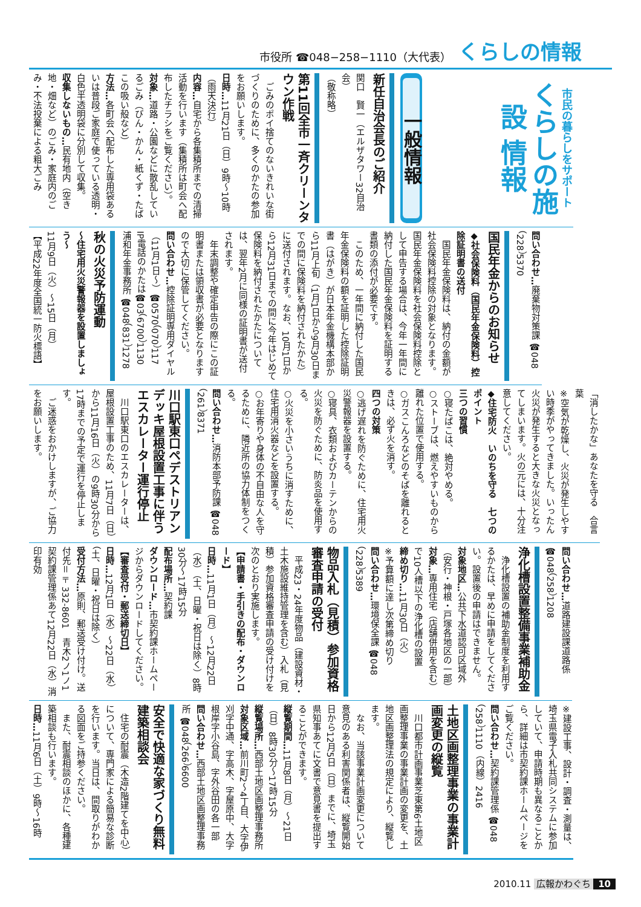市役所 ☎048−258−1110（大代表） くらしの情報
市民の暮らしをサポート
くらしの施設 情報
一般情報
新任自治会長のご紹介
関口　賢一（エルザタワー32自治会）
（敬称略）
第11回全市一斉クリーンタウン作戦
ごみのポイ捨てのないきれいな街づくりのために、多くのかたの参加をお願いします。
日時…11月21日（日）9時～10時（雨天決行）
内容…自宅から各集積所までの清掃活動を行います（集積所は町会へ配布したチラシをご覧ください）。
対象…道路・公園などに散乱しているごみ（びん・かん・紙くず・たばこの吸い殻など）
方法…各町会へ配布した専用袋あるいは普段ご家庭で使っている透明・白色半透明袋に分別して収集。
収集しないもの…民有地内（空き地・畑など）のごみ・家庭内のごみ・不法投棄による粗大ごみ
問い合わせ…廃棄物対策課 ☎048（228）5370
国民年金からのお知らせ
◆社会保険料（国民年金保険料）控除証明書の送付
国民年金保険料は、納付の金額が社会保険料控除の対象となります。国民年金保険料を社会保険料控除として申告する場合は、今年一年間に納付した国民年金保険料を証明する書類の添付が必要です。
このため、一年間に納付した国民年金保険料の額を証明した控除証明書（はがき）が日本年金機構本部から11月上旬（1月1日から9月30日までの間に保険料を納付されたかた）に送付されます。なお、10月1日から12月31日までの間に今年はじめて保険料を納付されたかたについては、翌年2月に同様の証明書が送付されます。
年末調整や確定申告の際にこの証明書または領収書が必要となりますので大切に保管してください。
問い合わせ…控除証明専用ダイヤル（11月1日～）☎0570（070）117
IP電話のかたは☎03（6700）1130
浦和年金事務所 ☎048（831）1278
秋の火災予防運動
～住宅用火災警報器を設置しましょう～
11月9日（火）～15日（月）
【平成22年度全国統一防火標語】
「消したかな」あなたを守る　合言葉
※空気が乾燥し、火災が発生しやすい時季がやってきました。いったん火災が発生すると大きな火災となってしまいます。火の元には、十分注意してください。
◆住宅防火　いのちを守る　七つのポイント
三つの習慣
○寝たばこは、絶対やめる。
○ストーブは、燃えやすいものから離れた位置で使用する。
○ガスこんろなどのそばを離れるときは、必ず火を消す。
四つの対策
○逃げ遅れを防ぐために、住宅用火災警報器を設置する。
○寝具、衣類およびカーテンからの火災を防ぐために、防炎品を使用する。
○火災を小さいうちに消すために、住宅用消火器などを設置する。
○お年寄りや身体の不自由な人を守るために、隣近所の協力体制をつくる。
問い合わせ…消防本部予防課 ☎048（261）8371
川口駅東口ペデストリアンデッキ屋根設置工事に伴うエスカレーター運行停止
川口駅東口のエスカレーターは、屋根設置工事のため、11月7日（日）から11月16日（火）の9時30分から17時までの予定で運行を停止します。
ご迷惑をおかけしますが、ご協力をお願いします。
問い合わせ…道路建設課道路係 ☎048（258）1208
浄化槽設置整備事業補助金
浄化槽設置の補助金制度を利用するかたは、早めに申請をしてください。設置後の申請はできません。
対象地区…公共下水道認可区域外（安行・神根・戸塚各地区の一部）
対象…専用住宅（店舗併用を含む）で10人槽以下の浄化槽の設置
締め切り…11月30日（火）
※予算額に達し次第締め切り
問い合わせ…環境保全課 ☎048（228）5389
物品入札（見積）参加資格審査申請の受付
平成23・24年度物品（建設資材・土木施設維持管理を含む）入札（見積）参加資格審査申請の受け付けを次のとおり実施します。
【申請書・手引きの配布・ダウンロード】
日時…11月1日（月）～12月22日（水）（土、日曜・祝日は除く）8時30分～17時15分
配布場所…契約課
ダウンロード…市契約課ホームページからダウンロードしてください。
【審査受付・郵送締切日】
日時…12月1日（水）～22日（水）（土、日曜・祝日は除く）
受付方法…原則、郵送受け付け。送付先＝〒332‐8601　青木2ノ1ノ1　契約課管理係あて12月22日（水）消印有効
※建設工事、設計・調査・測量は、埼玉県電子入札共同システムに参加していて、申請時期も異なることから、詳細は市契約課ホームページをご覧ください。
問い合わせ…契約課管理係 ☎048（258）1110（内線）2416
土地区画整理事業の事業計画変更の縦覧
川口都市計画事業芝東第6土地区画整理事業の事業計画の変更を、土地区画整理法の規定により、縦覧します。
なお、当該事業計画変更について意見のある利害関係者は、縦覧開始日から12月5日（日）までに、埼玉県知事あてに文書で意見書を提出することができます。
縦覧期間…11月8日（月）～21日（日）8時30分～17時15分
縦覧場所…西部土地区画整理事務所
対象区域…前川町2～4丁目、大字伊刈字中通、字高木、字屋原中、大字根岸字小谷島、字外谷田の各一部
問い合わせ…西部土地区画整理事務所 ☎048（266）6600
安全で快適な家づくり無料建築相談会
住宅の耐震（木造2階建てを中心）について、専門家による簡易な診断を行います。当日は、間取りがわかる図面をご持参ください。
また、耐震相談のほかに、各種建築相談も行います。
日時…11月6日（土）9時～16時
2010.11 広報かわぐち 10